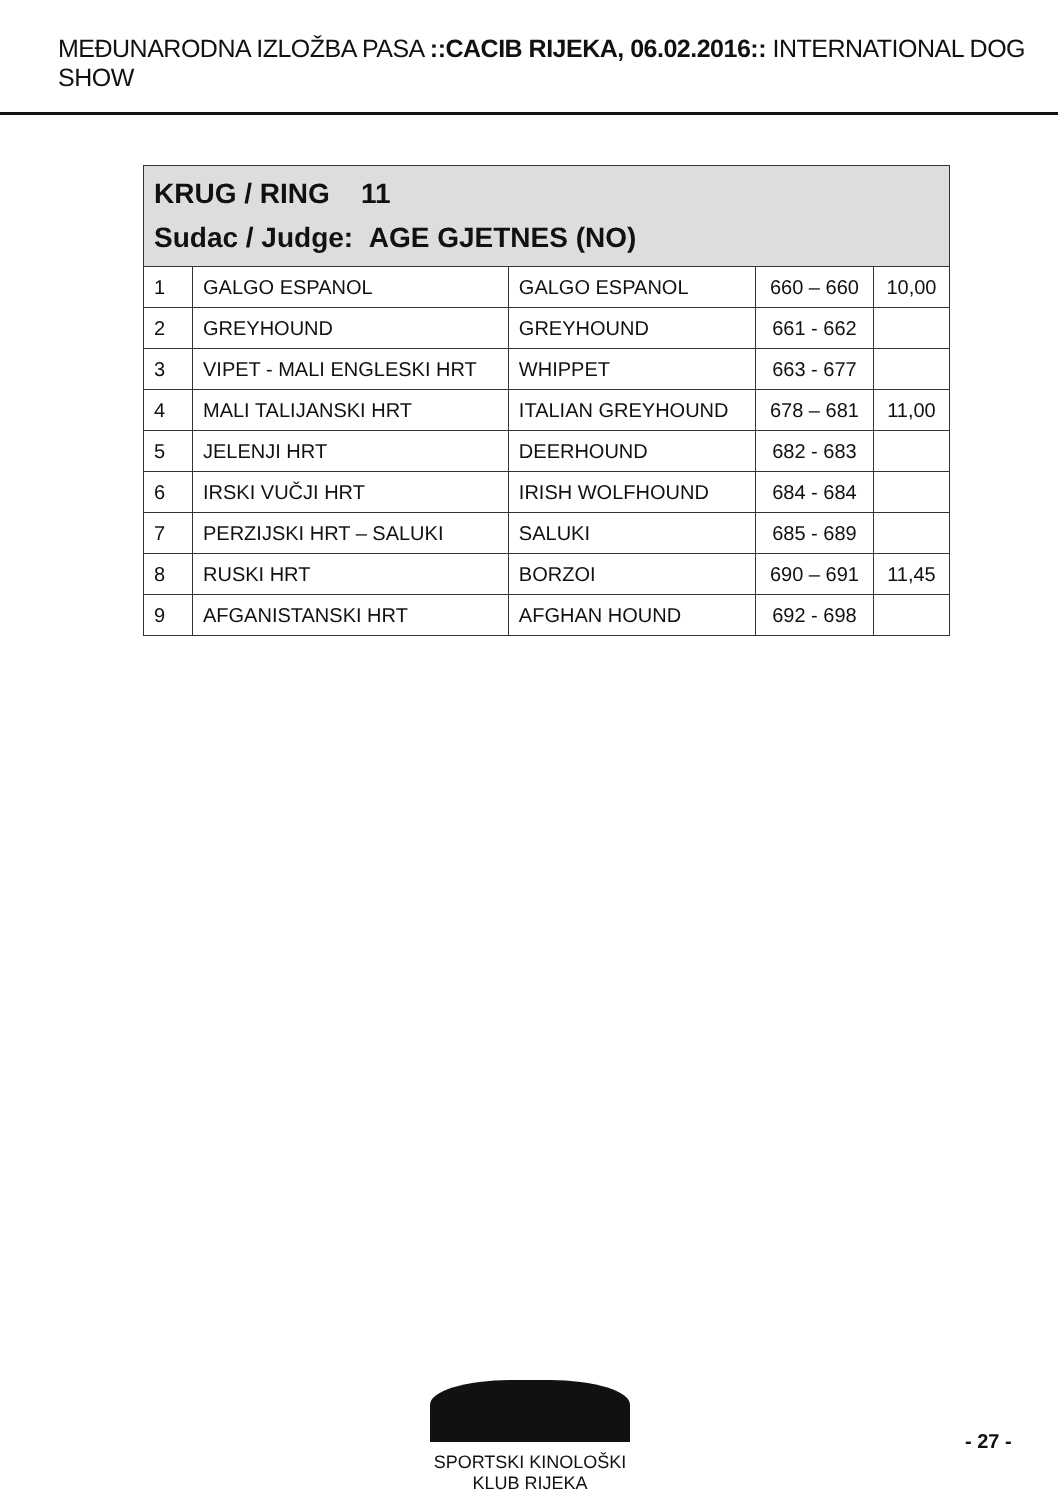MEĐUNARODNA IZLOŽBA PASA ::CACIB RIJEKA, 06.02.2016:: INTERNATIONAL DOG SHOW
| KRUG / RING 11 Sudac / Judge: AGE GJETNES (NO) | | | | |
| 1 | GALGO ESPANOL | GALGO ESPANOL | 660 – 660 | 10,00 |
| 2 | GREYHOUND | GREYHOUND | 661 - 662 | |
| 3 | VIPET - MALI ENGLESKI HRT | WHIPPET | 663 - 677 | |
| 4 | MALI TALIJANSKI HRT | ITALIAN GREYHOUND | 678 – 681 | 11,00 |
| 5 | JELENJI HRT | DEERHOUND | 682 - 683 | |
| 6 | IRSKI VUČJI HRT | IRISH WOLFHOUND | 684 - 684 | |
| 7 | PERZIJSKI HRT – SALUKI | SALUKI | 685 - 689 | |
| 8 | RUSKI HRT | BORZOI | 690 – 691 | 11,45 |
| 9 | AFGANISTANSKI HRT | AFGHAN HOUND | 692 - 698 | |
SPORTSKI KINOLOŠKI KLUB RIJEKA
- 27 -